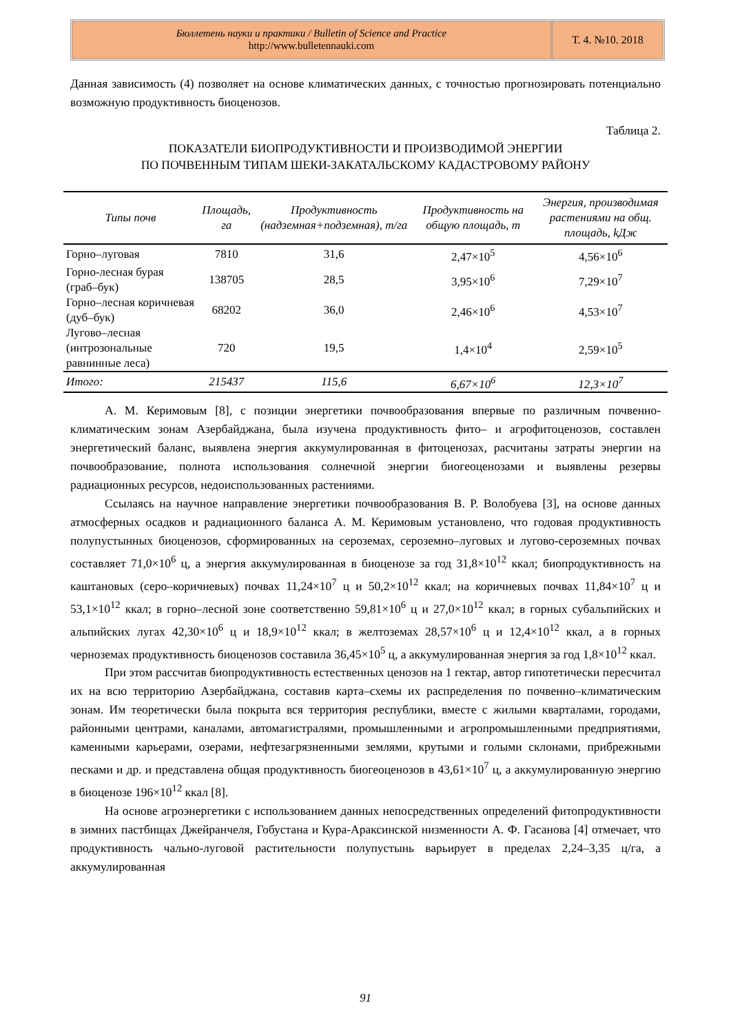Бюллетень науки и практики / Bulletin of Science and Practice
http://www.bulletennauki.com
Т. 4. №10. 2018
Данная зависимость (4) позволяет на основе климатических данных, с точностью прогнозировать потенциально возможную продуктивность биоценозов.
Таблица 2.
ПОКАЗАТЕЛИ БИОПРОДУКТИВНОСТИ И ПРОИЗВОДИМОЙ ЭНЕРГИИ
ПО ПОЧВЕННЫМ ТИПАМ ШЕКИ-ЗАКАТАЛЬСКОМУ КАДАСТРОВОМУ РАЙОНУ
| Типы почв | Площадь, га | Продуктивность (надземная+подземная), т/га | Продуктивность на общую площадь, т | Энергия, производимая растениями на общ. площадь, kДж |
| --- | --- | --- | --- | --- |
| Горно–луговая | 7810 | 31,6 | 2,47×10<sup>5</sup> | 4,56×10<sup>6</sup> |
| Горно-лесная бурая (граб–бук) | 138705 | 28,5 | 3,95×10<sup>6</sup> | 7,29×10<sup>7</sup> |
| Горно–лесная коричневая (дуб–бук) | 68202 | 36,0 | 2,46×10<sup>6</sup> | 4,53×10<sup>7</sup> |
| Лугово–лесная (интрозональные равнинные леса) | 720 | 19,5 | 1,4×10<sup>4</sup> | 2,59×10<sup>5</sup> |
| Итого: | 215437 | 115,6 | 6,67×10<sup>6</sup> | 12,3×10<sup>7</sup> |
А. М. Керимовым [8], с позиции энергетики почвообразования впервые по различным почвенно-климатическим зонам Азербайджана, была изучена продуктивность фито– и агрофитоценозов, составлен энергетический баланс, выявлена энергия аккумулированная в фитоценозах, расчитаны затраты энергии на почвообразование, полнота использования солнечной энергии биогеоценозами и выявлены резервы радиационных ресурсов, недоиспользованных растениями.
Ссылаясь на научное направление энергетики почвообразования В. Р. Волобуева [3], на основе данных атмосферных осадков и радиационного баланса А. М. Керимовым установлено, что годовая продуктивность полупустынных биоценозов, сформированных на сероземах, сероземно–луговых и лугово-сероземных почвах составляет 71,0×10<sup>6</sup> ц, а энергия аккумулированная в биоценозе за год 31,8×10<sup>12</sup> ккал; биопродуктивность на каштановых (серо–коричневых) почвах 11,24×10<sup>7</sup> ц и 50,2×10<sup>12</sup> ккал; на коричневых почвах 11,84×10<sup>7</sup> ц и 53,1×10<sup>12</sup> ккал; в горно–лесной зоне соответственно 59,81×10<sup>6</sup> ц и 27,0×10<sup>12</sup> ккал; в горных субальпийских и альпийских лугах 42,30×10<sup>6</sup> ц и 18,9×10<sup>12</sup> ккал; в желтоземах 28,57×10<sup>6</sup> ц и 12,4×10<sup>12</sup> ккал, а в горных черноземах продуктивность биоценозов составила 36,45×10<sup>5</sup> ц, а аккумулированная энергия за год 1,8×10<sup>12</sup> ккал.
При этом рассчитав биопродуктивность естественных ценозов на 1 гектар, автор гипотетически пересчитал их на всю территорию Азербайджана, составив карта–схемы их распределения по почвенно–климатическим зонам. Им теоретически была покрыта вся территория республики, вместе с жилыми кварталами, городами, районными центрами, каналами, автомагистралями, промышленными и агропромышленными предприятиями, каменными карьерами, озерами, нефтезагрязненными землями, крутыми и голыми склонами, прибрежными песками и др. и представлена общая продуктивность биогеоценозов в 43,61×10<sup>7</sup> ц, а аккумулированную энергию в биоценозе 196×10<sup>12</sup> ккал [8].
На основе агроэнергетики с использованием данных непосредственных определений фитопродуктивности в зимних пастбищах Джейранчеля, Гобустана и Кура-Араксинской низменности А. Ф. Гасанова [4] отмечает, что продуктивность чально-луговой растительности полупустынь варьирует в пределах 2,24–3,35 ц/га, а аккумулированная
91